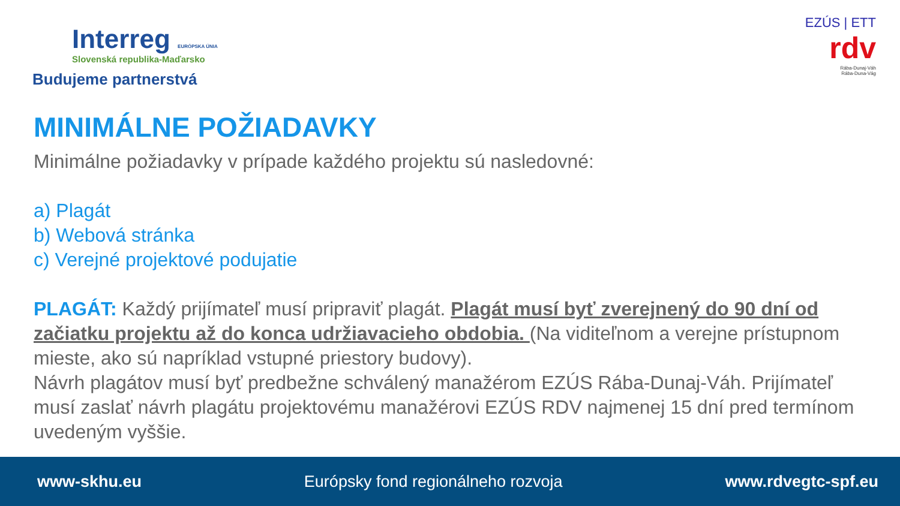Interreg EURÓPSKA ÚNIA
Slovenská republika-Maďarsko
Budujeme partnerstvá
EZÚS | ETT
rdv
Rába-Dunaj-Váh
Rába-Duna-Vág
MINIMÁLNE POŽIADAVKY
Minimálne požiadavky v prípade každého projektu sú nasledovné:
a) Plagát
b) Webová stránka
c) Verejné projektové podujatie
PLAGÁT: Každý prijímateľ musí pripraviť plagát. Plagát musí byť zverejnený do 90 dní od začiatku projektu až do konca udržiavacieho obdobia. (Na viditeľnom a verejne prístupnom mieste, ako sú napríklad vstupné priestory budovy).
Návrh plagátov musí byť predbežne schválený manažérom EZÚS Rába-Dunaj-Váh. Prijímateľ musí zaslať návrh plagátu projektovému manažérovi EZÚS RDV najmenej 15 dní pred termínom uvedeným vyššie.
www-skhu.eu Európsky fond regionálneho rozvoja www.rdvegtc-spf.eu